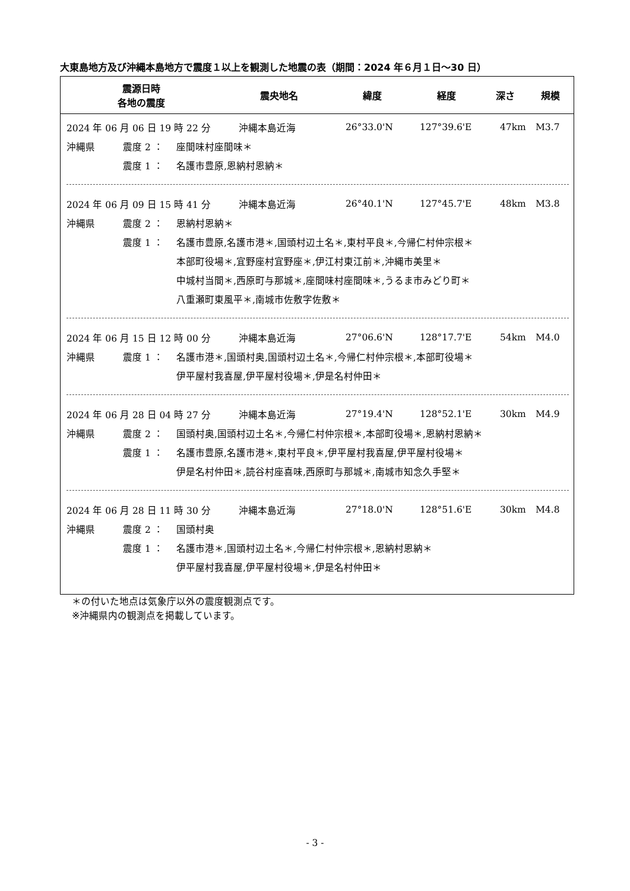大東島地方及び沖縄本島地方で震度１以上を観測した地震の表（期間：2024 年６月１日～30 日）
| 震源日時 各地の震度 | 震央地名 | 緯度 | 経度 | 深さ | 規模 |
| --- | --- | --- | --- | --- | --- |
2024 年 06 月 06 日 19 時 22 分 沖縄本島近海 26°33.0'N 127°39.6'E 47km M3.7
沖縄県 震度 2 ： 座間味村座間味＊
震度 1 ： 名護市豊原,恩納村恩納＊
2024 年 06 月 09 日 15 時 41 分 沖縄本島近海 26°40.1'N 127°45.7'E 48km M3.8
沖縄県 震度 2 ： 恩納村恩納＊
震度 1 ： 名護市豊原,名護市港＊,国頭村辺土名＊,東村平良＊,今帰仁村仲宗根＊
本部町役場＊,宜野座村宜野座＊,伊江村東江前＊,沖縄市美里＊
中城村当間＊,西原町与那城＊,座間味村座間味＊,うるま市みどり町＊
八重瀬町東風平＊,南城市佐敷字佐敷＊
2024 年 06 月 15 日 12 時 00 分 沖縄本島近海 27°06.6'N 128°17.7'E 54km M4.0
沖縄県 震度 1 ： 名護市港＊,国頭村奥,国頭村辺土名＊,今帰仁村仲宗根＊,本部町役場＊
伊平屋村我喜屋,伊平屋村役場＊,伊是名村仲田＊
2024 年 06 月 28 日 04 時 27 分 沖縄本島近海 27°19.4'N 128°52.1'E 30km M4.9
沖縄県 震度 2 ： 国頭村奥,国頭村辺土名＊,今帰仁村仲宗根＊,本部町役場＊,恩納村恩納＊
震度 1 ： 名護市豊原,名護市港＊,東村平良＊,伊平屋村我喜屋,伊平屋村役場＊
伊是名村仲田＊,読谷村座喜味,西原町与那城＊,南城市知念久手堅＊
2024 年 06 月 28 日 11 時 30 分 沖縄本島近海 27°18.0'N 128°51.6'E 30km M4.8
沖縄県 震度 2 ： 国頭村奥
震度 1 ： 名護市港＊,国頭村辺土名＊,今帰仁村仲宗根＊,恩納村恩納＊
伊平屋村我喜屋,伊平屋村役場＊,伊是名村仲田＊
＊の付いた地点は気象庁以外の震度観測点です。
※沖縄県内の観測点を掲載しています。
- 3 -